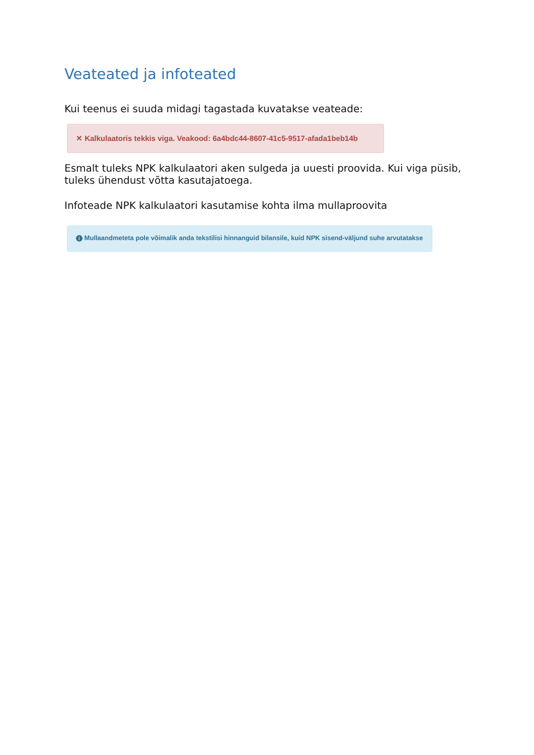Veateated ja infoteated
Kui teenus ei suuda midagi tagastada kuvatakse veateade:
✕ Kalkulaatoris tekkis viga. Veakood: 6a4bdc44-8607-41c5-9517-afada1beb14b
Esmalt tuleks NPK kalkulaatori aken sulgeda ja uuesti proovida. Kui viga püsib, tuleks ühendust võtta kasutajatoega.
Infoteade NPK kalkulaatori kasutamise kohta ilma mullaproovita
i Mullaandmeteta pole võimalik anda tekstilisi hinnanguid bilansile, kuid NPK sisend-väljund suhe arvutatakse